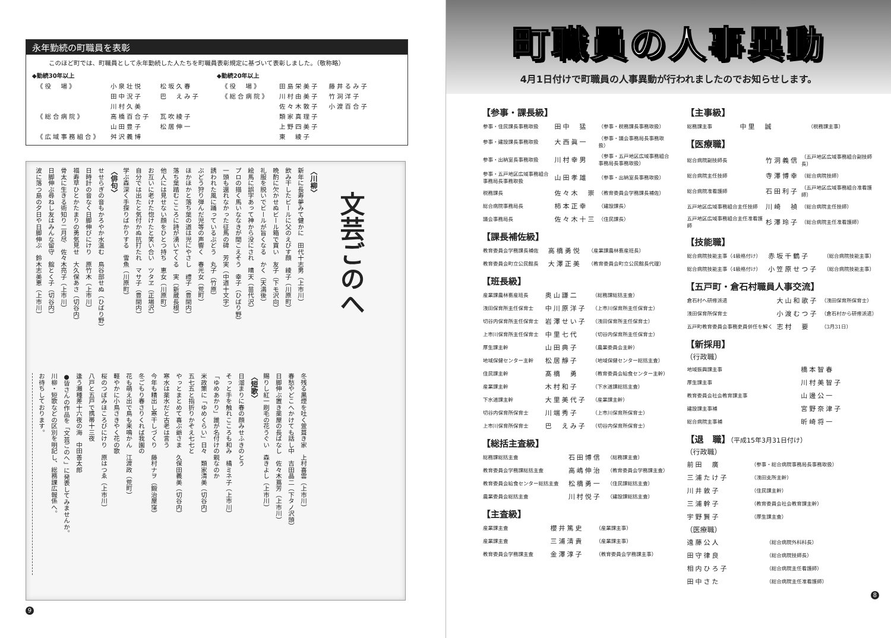永年勤続の町職員を表彰
このほど町では、町職員として永年勤続した人たちを町職員表彰規定に基づいて表彰しました。（敬称略）
◆勤続30年以上
| 《役 場》 | 小泉壮悦 | 松坂久春 |
| | 田中況子 | 巴 えみ子 |
| | 川村久美 | |
| 《総合病院》 | 高橋百合子 | 瓦吹綾子 |
| | 山田豊子 | 松居伸一 |
| 《広域事務組合》 | 舛沢義博 | |
◆勤続20年以上
| 《役 場》 | 田島栄美子 | 藤井るみ子 |
| 《総合病院》 | 川村由美子 | 竹洞洋子 |
| | 佐々木敦子 | 小渡百合子 |
| | 類家真理子 | |
| | 上野四美子 | |
| | 東 綾子 | |
文芸ごのへ
〈川柳〉
新年に長寿夢みて健かに　田代十志男（上市川）
飲み干したビールに父のえびす顔　綾子（川原町）
晩酌に欠かせぬビール箱で買い　友子（下モ沢向）
礼服を脱いでビールが旨くなる　かく（天満後）
絵馬に誤字あって神から没にされ　晴天（苗代沢）
プロの描く馬いななきが聞こえそう　幸子（ひばり野）
一頭も還れなかった征馬の碑　芳実（中道十文字）
誘われた風に踊っているぶどう　丸子（竹原）
ぶどう狩り弾んだ児等の声響く　春光女（荒町）
ほかほかと落ち葉の道は児にやさし　禮子（豊間内）
落ち葉踏むこころに詩が湧いてくる　実（新蔵長根）
他人には見せない顔をひとつ持ち　恵女（川原町）
お互いに老けた惚けたと笑い合い　ツタヱ（正場沢）
自分では出たと気付かぬ抗打たれ　マサ子（豊間内）
学ぶ森深く手探りばかりする　雪魚（川原町）
〈俳句〉
せせらぎの音もかろやか水温む　鳥谷部せぬ（ひばり野）
日時計の音なく日脚伸びにけり　原竹木（上市川）
福寿草ひとかたまりの勇気見せ　大久保あさ（切谷内）
骨太に生きる術知り二月尽　佐々木亮子（上市川）
日脚伸ぶ尋ねし友はみんな留守　舘とく子（切谷内）
波に落つ島の夕日や日脚伸ぶ　鈴木志美恵（上市川）
冬残る黒煙を吐く萱葺き家　上村喜雲（上市川）
春愁やどこへかけても話し中　吉田晶二（下タノ沢頭）
日脚伸ぶ置き薬屋の長ばなし　佐々木蔦芳（上市川）
賜りし紅一刷毛の花うぐい　森きよし（上市川）
〈短歌〉
日溜まりに春の顔みせふきのとう
そっと手を触れこころも和み　橘ミネ子（上市川）
「ゆめあかり」誰が名付けの親なのか
米政策に「ゆめくらい」日々　類家清美（切谷内）
五七五と指折りかぞえ七七と
やっとまとめて喜ぶ爺さま　久保田義美（切谷内）
寒水は薬水だと古老は言う
今年も精出し寒干しづくり　藤村ナヲ（鍛治屋窪）
冬ごもり春さりくれば我園の
花も萌え出で鳥も来鳴かん　江渡政（荒町）
軽やかに小鳥さきやく花の歌
桜のつぼみほころびにけり　原はつゑ（上市川）
八戸と五戸で携帯十三夜
逢う瀬種差十六夜の海　中田善太郎
●皆さんの作品を「文芸ごのへ」に発表してみませんか。
川柳・短歌などの区別を明記し、総務課広報係へ。
お待ちしております。
9
町職員の人事異動
4月1日付けで町職員の人事異動が行われましたのでお知らせします。
【参事・課長級】
| 参事・住民課長事務取扱 | 田中 猛 | （参事・税務課長事務取扱） |
| 参事・建設課長事務取扱 | 大西眞一 | （参事・議会事務局長事務取扱） |
| 参事・出納室長事務取扱 | 川村幸男 | （参事・五戸地区広域事務組合事務局長事務取扱） |
| 参事・五戸地区広域事務組合事務局長事務取扱 | 山田孝雄 | （参事・出納室長事務取扱） |
| 税務課長 | 佐々木 崇 | （教育委員会学務課長補佐） |
| 総合病院事務局長 | 柿本正幸 | （建設課長） |
| 議会事務局長 | 佐々木十三 | （住民課長） |
【課長補佐級】
| 教育委員会学務課長補佐 | 高橋勇悦 | （産業課農林畜産班長） |
| 教育委員会町立公民館長 | 大澤正美 | （教育委員会町立公民館長代理） |
【班長級】
| 産業課農林畜産班長 | 奥山謙二 | （総務課総括主査） |
| 浅田保育所主任保育士 | 中川原洋子 | （上市川保育所主任保育士） |
| 切谷内保育所主任保育士 | 岩澤せい子 | （浅田保育所主任保育士） |
| 上市川保育所主任保育士 | 中里七代 | （切谷内保育所主任保育士） |
| 厚生課主幹 | 山田典子 | （農業委員会主幹） |
| 地域保健センター主幹 | 松居靜子 | （地域保健センター総括主査） |
| 住民課主幹 | 髙橋 勇 | （教育委員会給食センター主幹） |
| 産業課主幹 | 木村和子 | （下水道課総括主査） |
| 下水道課主幹 | 大里美代子 | （産業課主幹） |
| 切谷内保育所保育士 | 川端秀子 | （上市川保育所保育士） |
| 上市川保育所保育士 | 巴 えみ子 | （切谷内保育所保育士） |
【総括主査級】
| 総務課総括主査 | 石田博信 | （総務課主査） |
| 教育委員会学務課総括主査 | 高嶋伸治 | （教育委員会学務課主査） |
| 教育委員会給食センター総括主査 | 松橋勇一 | （住民課総括主査） |
| 農業委員会総括主査 | 川村悦子 | （建設課総括主査） |
【主査級】
| 産業課主査 | 櫻井篤史 | （産業課主事） |
| 産業課主査 | 三浦清貴 | （産業課主事） |
| 教育委員会学務課主査 | 金澤淳子 | （教育委員会学務課主事） |
【主事級】
| 総務課主事 | 中里 誠 | （税務課主事） |
【医療職】
| 総合病院副技師長 | 竹洞義信 | （五戸地区広域事務組合副技師長） |
| 総合病院主任技師 | 寺澤博幸 | （総合病院技師） |
| 総合病院准看護師 | 石田利子 | （五戸地区広域事務組合准看護師） |
| 五戸地区広域事務組合主任技師 | 川崎 禎 | （総合病院主任技師） |
| 五戸地区広域事務組合主任准看護師 | 杉澤玲子 | （総合病院主任准看護師） |
【技能職】
| 総合病院技能主事（4級格付け） | 赤坂千鶴子 | （総合病院技能主事） |
| 総合病院技能主事（4級格付け） | 小笠原せつ子 | （総合病院技能主事） |
【五戸町・倉石村職員人事交流】
| 倉石村へ研修派遣 | 大山和歌子 | （浅田保育所保育士） |
| 浅田保育所保育士 | 小渡むつ子 | （倉石村から研修派遣） |
| 五戸町教育委員会事務吏員併任を解く | 志村 要 | （3月31日） |
【新採用】
（行政職）
| 地域振興課主事 | 橋本智春 |
| 厚生課主事 | 川村美智子 |
| 教育委員会社会教育課主事 | 山邊公一 |
| 建設課主事補 | 宮野奈津子 |
| 総合病院主事補 | 昕崎将一 |
【退　職】（平成15年3月31日付け）
（行政職）
| 前田 廣 | （参事・総合病院事務局長事務取扱） |
| 三浦たけ子 | （浅田支所主幹） |
| 川井敦子 | （住民課主幹） |
| 三浦幹子 | （教育委員会社会教育課主幹） |
| 宇野賢子 | （厚生課主査） |
（医療職）
| 遠藤公人 | （総合病院外科科長） |
| 田守律良 | （総合病院技師長） |
| 相内ひろ子 | （総合病院主任看護師） |
| 田中さた | （総合病院主任准看護師） |
8